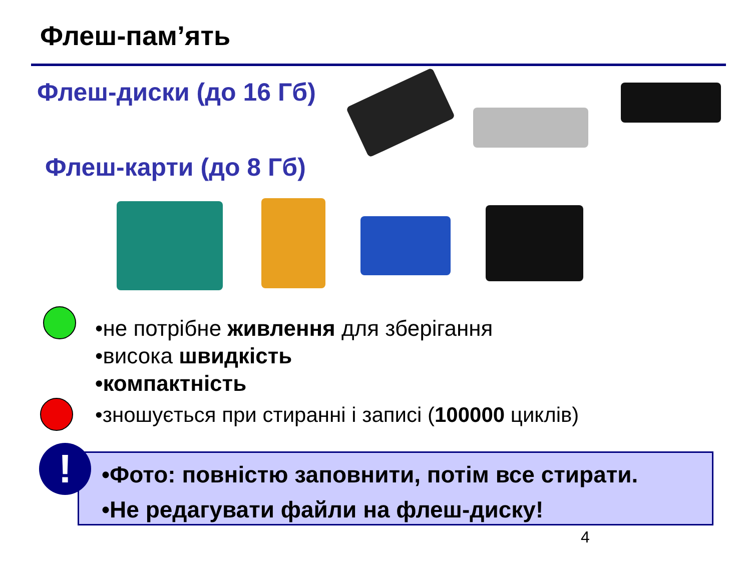Флеш-пам’ять
Флеш-диски (до 16 Гб)
Флеш-карти (до 8 Гб)
•не потрібне живлення для зберігання
•висока швидкість
•компактність
•зношується при стиранні і записі (100000 циклів)
•Фото: повністю заповнити, потім все стирати.
•Не редагувати файли на флеш-диску!
!
4